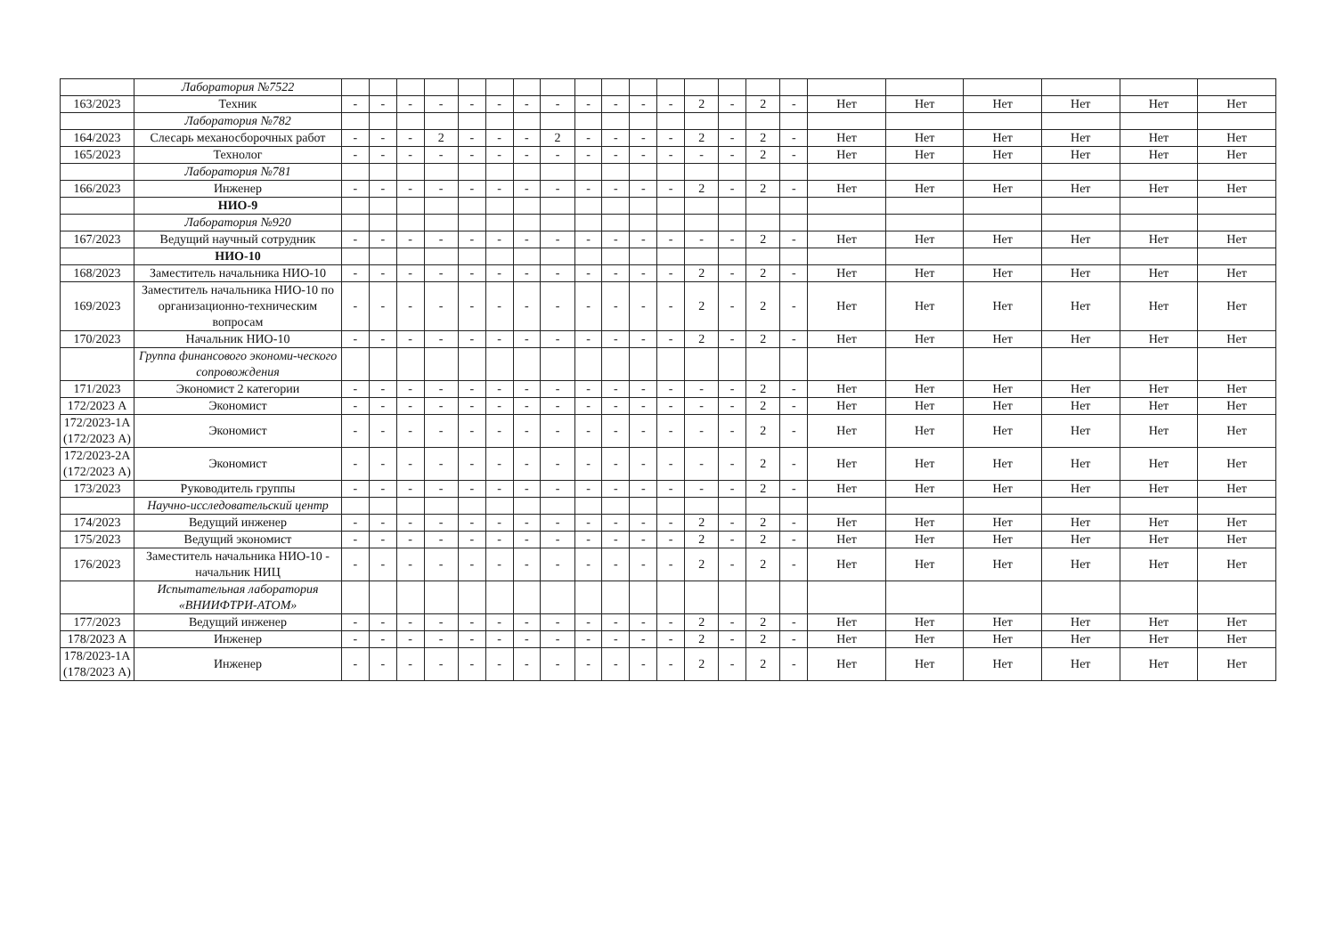| | Лаборатория №7522 | | | | | | | | | | | | | | | | | | | | | | |
| 163/2023 | Техник | - | - | - | - | - | - | - | - | - | - | - | - | 2 | - | 2 | - | Нет | Нет | Нет | Нет | Нет | Нет |
| | Лаборатория №782 | | | | | | | | | | | | | | | | | | | | | | |
| 164/2023 | Слесарь механосборочных работ | - | - | - | 2 | - | - | - | 2 | - | - | - | - | 2 | - | 2 | - | Нет | Нет | Нет | Нет | Нет | Нет |
| 165/2023 | Технолог | - | - | - | - | - | - | - | - | - | - | - | - | - | - | 2 | - | Нет | Нет | Нет | Нет | Нет | Нет |
| | Лаборатория №781 | | | | | | | | | | | | | | | | | | | | | | |
| 166/2023 | Инженер | - | - | - | - | - | - | - | - | - | - | - | - | 2 | - | 2 | - | Нет | Нет | Нет | Нет | Нет | Нет |
| | НИО-9 | | | | | | | | | | | | | | | | | | | | | | |
| | Лаборатория №920 | | | | | | | | | | | | | | | | | | | | | | |
| 167/2023 | Ведущий научный сотрудник | - | - | - | - | - | - | - | - | - | - | - | - | - | - | 2 | - | Нет | Нет | Нет | Нет | Нет | Нет |
| | НИО-10 | | | | | | | | | | | | | | | | | | | | | | |
| 168/2023 | Заместитель начальника НИО-10 | - | - | - | - | - | - | - | - | - | - | - | - | 2 | - | 2 | - | Нет | Нет | Нет | Нет | Нет | Нет |
| 169/2023 | Заместитель начальника НИО-10 по организационно-техническим вопросам | - | - | - | - | - | - | - | - | - | - | - | - | 2 | - | 2 | - | Нет | Нет | Нет | Нет | Нет | Нет |
| 170/2023 | Начальник НИО-10 | - | - | - | - | - | - | - | - | - | - | - | - | 2 | - | 2 | - | Нет | Нет | Нет | Нет | Нет | Нет |
| | Группа финансового экономи-ческого сопровождения | | | | | | | | | | | | | | | | | | | | | | |
| 171/2023 | Экономист 2 категории | - | - | - | - | - | - | - | - | - | - | - | - | - | - | 2 | - | Нет | Нет | Нет | Нет | Нет | Нет |
| 172/2023 А | Экономист | - | - | - | - | - | - | - | - | - | - | - | - | - | - | 2 | - | Нет | Нет | Нет | Нет | Нет | Нет |
| 172/2023-1А (172/2023 А) | Экономист | - | - | - | - | - | - | - | - | - | - | - | - | - | - | 2 | - | Нет | Нет | Нет | Нет | Нет | Нет |
| 172/2023-2А (172/2023 А) | Экономист | - | - | - | - | - | - | - | - | - | - | - | - | - | - | 2 | - | Нет | Нет | Нет | Нет | Нет | Нет |
| 173/2023 | Руководитель группы | - | - | - | - | - | - | - | - | - | - | - | - | - | - | 2 | - | Нет | Нет | Нет | Нет | Нет | Нет |
| | Научно-исследовательский центр | | | | | | | | | | | | | | | | | | | | | | |
| 174/2023 | Ведущий инженер | - | - | - | - | - | - | - | - | - | - | - | - | 2 | - | 2 | - | Нет | Нет | Нет | Нет | Нет | Нет |
| 175/2023 | Ведущий экономист | - | - | - | - | - | - | - | - | - | - | - | - | 2 | - | 2 | - | Нет | Нет | Нет | Нет | Нет | Нет |
| 176/2023 | Заместитель начальника НИО-10 - начальник НИЦ | - | - | - | - | - | - | - | - | - | - | - | - | 2 | - | 2 | - | Нет | Нет | Нет | Нет | Нет | Нет |
| | Испытательная лаборатория «ВНИИФТРИ-АТОМ» | | | | | | | | | | | | | | | | | | | | | | |
| 177/2023 | Ведущий инженер | - | - | - | - | - | - | - | - | - | - | - | - | 2 | - | 2 | - | Нет | Нет | Нет | Нет | Нет | Нет |
| 178/2023 А | Инженер | - | - | - | - | - | - | - | - | - | - | - | - | 2 | - | 2 | - | Нет | Нет | Нет | Нет | Нет | Нет |
| 178/2023-1А (178/2023 А) | Инженер | - | - | - | - | - | - | - | - | - | - | - | - | 2 | - | 2 | - | Нет | Нет | Нет | Нет | Нет | Нет |